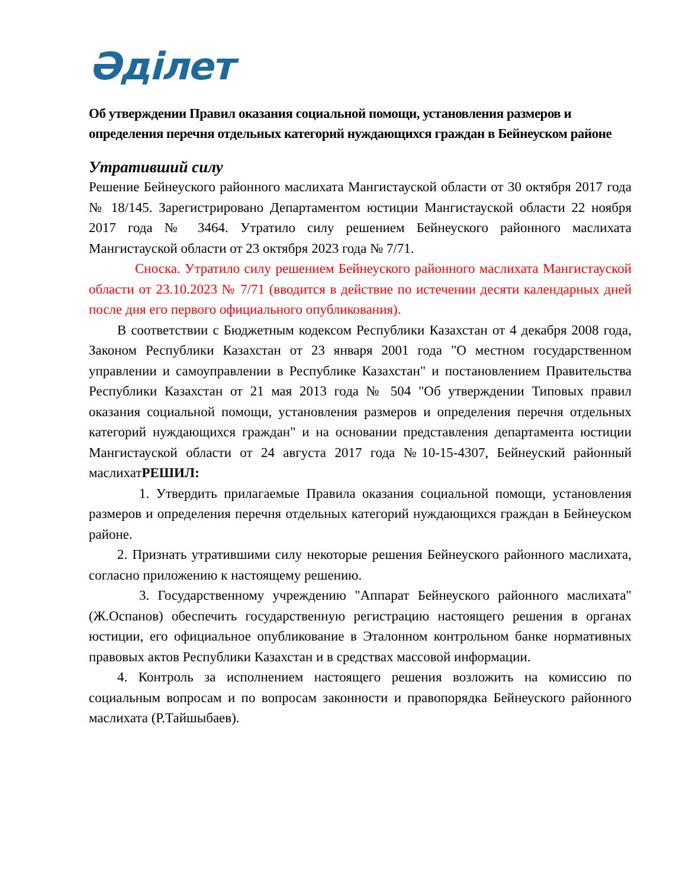Әділет
Об утверждении Правил оказания социальной помощи, установления размеров и определения перечня отдельных категорий нуждающихся граждан в Бейнеуском районе
Утративший силу
Решение Бейнеуского районного маслихата Мангистауской области от 30 октября 2017 года № 18/145. Зарегистрировано Департаментом юстиции Мангистауской области 22 ноября 2017 года № 3464. Утратило силу решением Бейнеуского районного маслихата Мангистауской области от 23 октября 2023 года № 7/71.
Сноска. Утратило силу решением Бейнеуского районного маслихата Мангистауской области от 23.10.2023 № 7/71 (вводится в действие по истечении десяти календарных дней после дня его первого официального опубликования).
В соответствии с Бюджетным кодексом Республики Казахстан от 4 декабря 2008 года, Законом Республики Казахстан от 23 января 2001 года "О местном государственном управлении и самоуправлении в Республике Казахстан" и постановлением Правительства Республики Казахстан от 21 мая 2013 года № 504 "Об утверждении Типовых правил оказания социальной помощи, установления размеров и определения перечня отдельных категорий нуждающихся граждан" и на основании представления департамента юстиции Мангистауской области от 24 августа 2017 года №10-15-4307, Бейнеуский районный маслихатРЕШИЛ:
1. Утвердить прилагаемые Правила оказания социальной помощи, установления размеров и определения перечня отдельных категорий нуждающихся граждан в Бейнеуском районе.
2. Признать утратившими силу некоторые решения Бейнеуского районного маслихата, согласно приложению к настоящему решению.
3. Государственному учреждению "Аппарат Бейнеуского районного маслихата" (Ж.Оспанов) обеспечить государственную регистрацию настоящего решения в органах юстиции, его официальное опубликование в Эталонном контрольном банке нормативных правовых актов Республики Казахстан и в средствах массовой информации.
4. Контроль за исполнением настоящего решения возложить на комиссию по социальным вопросам и по вопросам законности и правопорядка Бейнеуского районного маслихата (Р.Тайшыбаев).